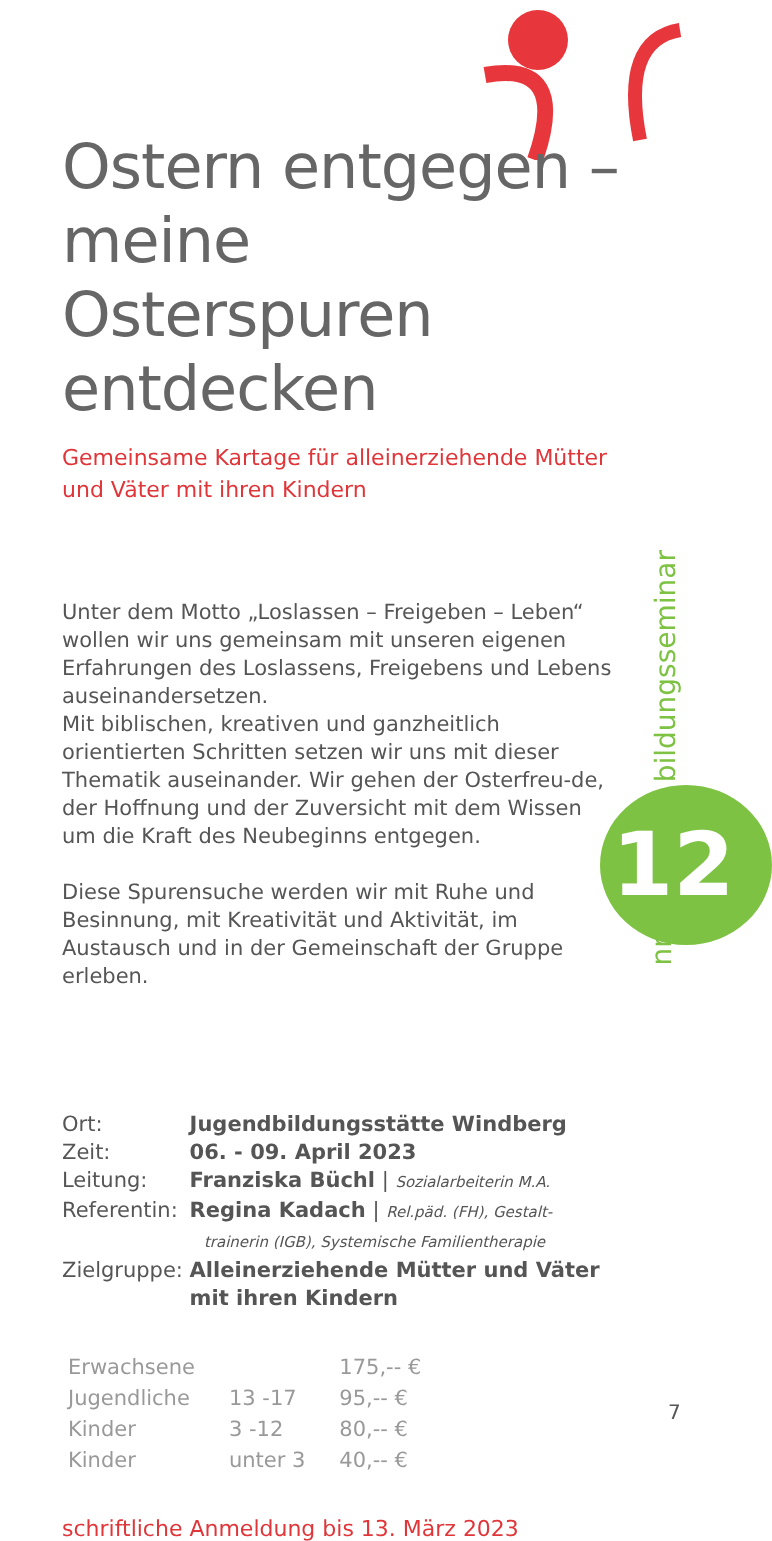Ostern entgegen – meine Osterspuren entdecken
Gemeinsame Kartage für alleinerziehende Mütter und Väter mit ihren Kindern
Unter dem Motto „Loslassen – Freigeben – Leben“ wollen wir uns gemeinsam mit unseren eigenen Erfahrungen des Loslassens, Freigebens und Lebens auseinandersetzen.
Mit biblischen, kreativen und ganzheitlich orientierten Schritten setzen wir uns mit dieser Thematik auseinander. Wir gehen der Osterfreu-de, der Hoffnung und der Zuversicht mit dem Wissen um die Kraft des Neubeginns entgegen.
Diese Spurensuche werden wir mit Ruhe und Besinnung, mit Kreativität und Aktivität, im Austausch und in der Gemeinschaft der Gruppe erleben.
| Ort: | Jugendbildungsstätte Windberg |
| Zeit: | 06. - 09. April 2023 |
| Leitung: | Franziska Büchl / Sozialarbeiterin M.A. |
| Referentin: | Regina Kadach / Rel.päd. (FH), Gestalt- trainerin (IGB), Systemische Familientherapie |
| Zielgruppe: | Alleinerziehende Mütter und Väter mit ihren Kindern |
| Erwachsene | | 175,-- € |
| Jugendliche | 13 -17 | 95,-- € |
| Kinder | 3 -12 | 80,-- € |
| Kinder | unter 3 | 40,-- € |
schriftliche Anmeldung bis 13. März 2023
bildungsseminar
12
nr.
7